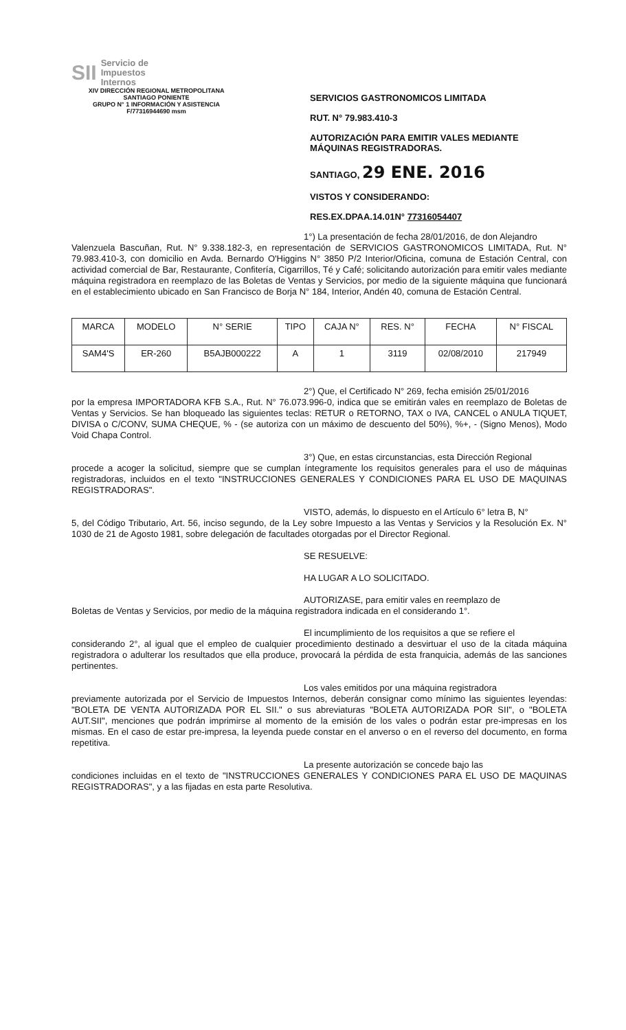SII Servicio de
Impuestos
Internos
XIV DIRECCIÓN REGIONAL METROPOLITANA
SANTIAGO PONIENTE
GRUPO N° 1 INFORMACIÓN Y ASISTENCIA
F/77316944690 msm
SERVICIOS GASTRONOMICOS LIMITADA
RUT. N° 79.983.410-3
AUTORIZACIÓN PARA EMITIR VALES MEDIANTE MÁQUINAS REGISTRADORAS.
SANTIAGO, 29 ENE. 2016
VISTOS Y CONSIDERANDO:
RES.EX.DPAA.14.01N° 77316054407
1°) La presentación de fecha 28/01/2016, de don Alejandro
Valenzuela Bascuñan, Rut. N° 9.338.182-3, en representación de SERVICIOS GASTRONOMICOS LIMITADA, Rut. N° 79.983.410-3, con domicilio en Avda. Bernardo O'Higgins N° 3850 P/2 Interior/Oficina, comuna de Estación Central, con actividad comercial de Bar, Restaurante, Confitería, Cigarrillos, Té y Café; solicitando autorización para emitir vales mediante máquina registradora en reemplazo de las Boletas de Ventas y Servicios, por medio de la siguiente máquina que funcionará en el establecimiento ubicado en San Francisco de Borja N° 184, Interior, Andén 40, comuna de Estación Central.
| MARCA | MODELO | N° SERIE | TIPO | CAJA N° | RES. N° | FECHA | N° FISCAL |
| SAM4'S | ER-260 | B5AJB000222 | A | 1 | 3119 | 02/08/2010 | 217949 |
2°) Que, el Certificado N° 269, fecha emisión 25/01/2016
por la empresa IMPORTADORA KFB S.A., Rut. N° 76.073.996-0, indica que se emitirán vales en reemplazo de Boletas de Ventas y Servicios. Se han bloqueado las siguientes teclas: RETUR o RETORNO, TAX o IVA, CANCEL o ANULA TIQUET, DIVISA o C/CONV, SUMA CHEQUE, % - (se autoriza con un máximo de descuento del 50%), %+, - (Signo Menos), Modo Void Chapa Control.
3°) Que, en estas circunstancias, esta Dirección Regional
procede a acoger la solicitud, siempre que se cumplan íntegramente los requisitos generales para el uso de máquinas registradoras, incluidos en el texto "INSTRUCCIONES GENERALES Y CONDICIONES PARA EL USO DE MAQUINAS REGISTRADORAS".
VISTO, además, lo dispuesto en el Artículo 6° letra B, N°
5, del Código Tributario, Art. 56, inciso segundo, de la Ley sobre Impuesto a las Ventas y Servicios y la Resolución Ex. N° 1030 de 21 de Agosto 1981, sobre delegación de facultades otorgadas por el Director Regional.
SE RESUELVE:
HA LUGAR A LO SOLICITADO.
AUTORIZASE, para emitir vales en reemplazo de
Boletas de Ventas y Servicios, por medio de la máquina registradora indicada en el considerando 1°.
El incumplimiento de los requisitos a que se refiere el
considerando 2°, al igual que el empleo de cualquier procedimiento destinado a desvirtuar el uso de la citada máquina registradora o adulterar los resultados que ella produce, provocará la pérdida de esta franquicia, además de las sanciones pertinentes.
Los vales emitidos por una máquina registradora
previamente autorizada por el Servicio de Impuestos Internos, deberán consignar como mínimo las siguientes leyendas: "BOLETA DE VENTA AUTORIZADA POR EL SII." o sus abreviaturas "BOLETA AUTORIZADA POR SII", o "BOLETA AUT.SII", menciones que podrán imprimirse al momento de la emisión de los vales o podrán estar pre-impresas en los mismas. En el caso de estar pre-impresa, la leyenda puede constar en el anverso o en el reverso del documento, en forma repetitiva.
La presente autorización se concede bajo las
condiciones incluidas en el texto de "INSTRUCCIONES GENERALES Y CONDICIONES PARA EL USO DE MAQUINAS REGISTRADORAS", y a las fijadas en esta parte Resolutiva.